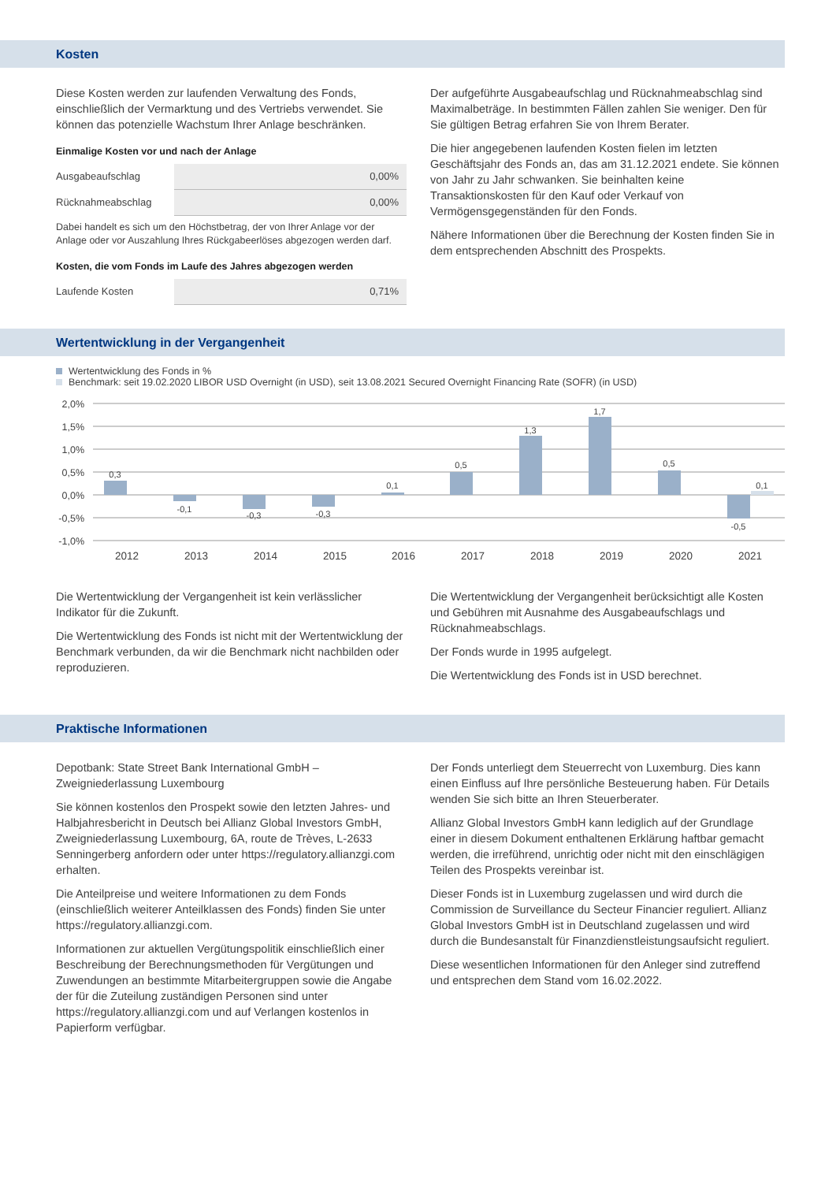Kosten
Diese Kosten werden zur laufenden Verwaltung des Fonds, einschließlich der Vermarktung und des Vertriebs verwendet. Sie können das potenzielle Wachstum Ihrer Anlage beschränken.
Einmalige Kosten vor und nach der Anlage
| Ausgabeaufschlag | 0,00% |
| Rücknahmeabschlag | 0,00% |
Dabei handelt es sich um den Höchstbetrag, der von Ihrer Anlage vor der Anlage oder vor Auszahlung Ihres Rückgabeerlöses abgezogen werden darf.
Kosten, die vom Fonds im Laufe des Jahres abgezogen werden
| Laufende Kosten | 0,71% |
Der aufgeführte Ausgabeaufschlag und Rücknahmeabschlag sind Maximalbeträge. In bestimmten Fällen zahlen Sie weniger. Den für Sie gültigen Betrag erfahren Sie von Ihrem Berater.
Die hier angegebenen laufenden Kosten fielen im letzten Geschäftsjahr des Fonds an, das am 31.12.2021 endete. Sie können von Jahr zu Jahr schwanken. Sie beinhalten keine Transaktionskosten für den Kauf oder Verkauf von Vermögensgegenständen für den Fonds.
Nähere Informationen über die Berechnung der Kosten finden Sie in dem entsprechenden Abschnitt des Prospekts.
Wertentwicklung in der Vergangenheit
Wertentwicklung des Fonds in %
Benchmark: seit 19.02.2020 LIBOR USD Overnight (in USD), seit 13.08.2021 Secured Overnight Financing Rate (SOFR) (in USD)
2,0%
1,5%
1,0%
0,5%
0,0%
-0,5%
-1,0%
0,3
-0,1
-0,3
-0,3
0,1
0,5
1,3
1,7
0,5
-0,5
0,1
2012
2013
2014
2015
2016
2017
2018
2019
2020
2021
Die Wertentwicklung der Vergangenheit ist kein verlässlicher Indikator für die Zukunft.
Die Wertentwicklung des Fonds ist nicht mit der Wertentwicklung der Benchmark verbunden, da wir die Benchmark nicht nachbilden oder reproduzieren.
Die Wertentwicklung der Vergangenheit berücksichtigt alle Kosten und Gebühren mit Ausnahme des Ausgabeaufschlags und Rücknahmeabschlags.
Der Fonds wurde in 1995 aufgelegt.
Die Wertentwicklung des Fonds ist in USD berechnet.
Praktische Informationen
Depotbank: State Street Bank International GmbH – Zweigniederlassung Luxembourg
Sie können kostenlos den Prospekt sowie den letzten Jahres- und Halbjahresbericht in Deutsch bei Allianz Global Investors GmbH, Zweigniederlassung Luxembourg, 6A, route de Trèves, L-2633 Senningerberg anfordern oder unter https://regulatory.allianzgi.com erhalten.
Die Anteilpreise und weitere Informationen zu dem Fonds (einschließlich weiterer Anteilklassen des Fonds) finden Sie unter https://regulatory.allianzgi.com.
Informationen zur aktuellen Vergütungspolitik einschließlich einer Beschreibung der Berechnungsmethoden für Vergütungen und Zuwendungen an bestimmte Mitarbeitergruppen sowie die Angabe der für die Zuteilung zuständigen Personen sind unter https://regulatory.allianzgi.com und auf Verlangen kostenlos in Papierform verfügbar.
Der Fonds unterliegt dem Steuerrecht von Luxemburg. Dies kann einen Einfluss auf Ihre persönliche Besteuerung haben. Für Details wenden Sie sich bitte an Ihren Steuerberater.
Allianz Global Investors GmbH kann lediglich auf der Grundlage einer in diesem Dokument enthaltenen Erklärung haftbar gemacht werden, die irreführend, unrichtig oder nicht mit den einschlägigen Teilen des Prospekts vereinbar ist.
Dieser Fonds ist in Luxemburg zugelassen und wird durch die Commission de Surveillance du Secteur Financier reguliert. Allianz Global Investors GmbH ist in Deutschland zugelassen und wird durch die Bundesanstalt für Finanzdienstleistungsaufsicht reguliert.
Diese wesentlichen Informationen für den Anleger sind zutreffend und entsprechen dem Stand vom 16.02.2022.